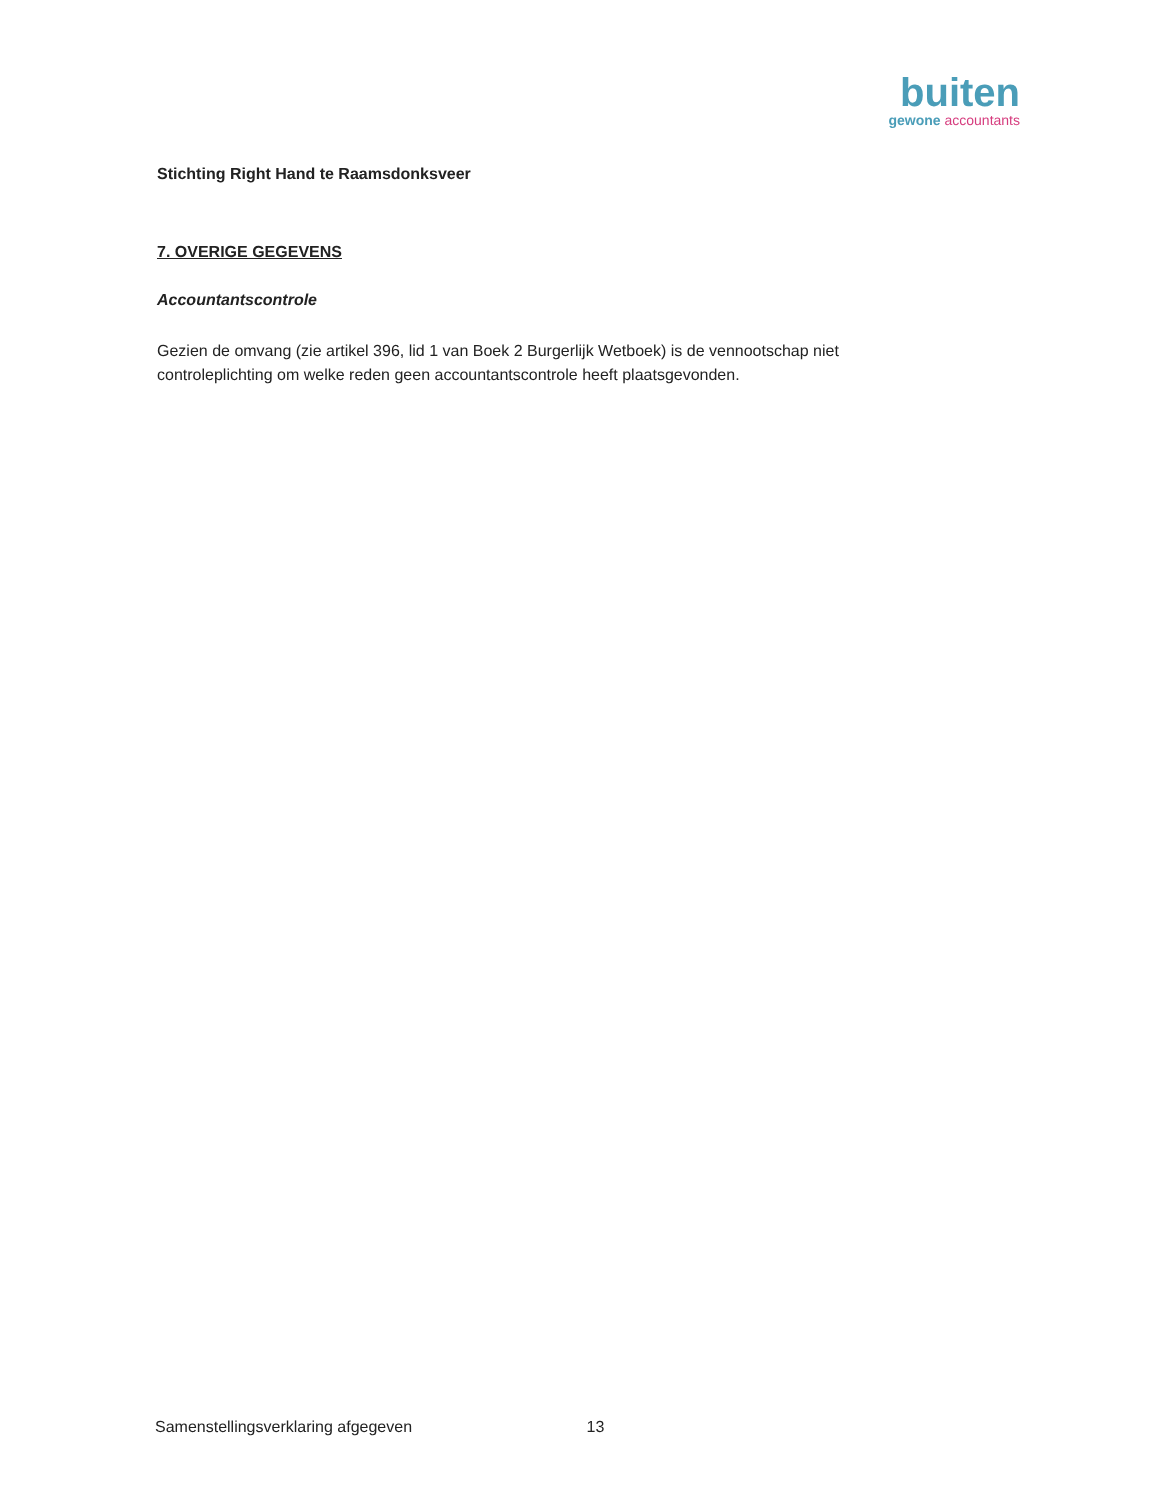buiten
gewone accountants
Stichting Right Hand te Raamsdonksveer
7. OVERIGE GEGEVENS
Accountantscontrole
Gezien de omvang (zie artikel 396, lid 1 van Boek 2 Burgerlijk Wetboek) is de vennootschap niet controleplichting om welke reden geen accountantscontrole heeft plaatsgevonden.
Samenstellingsverklaring afgegeven 13